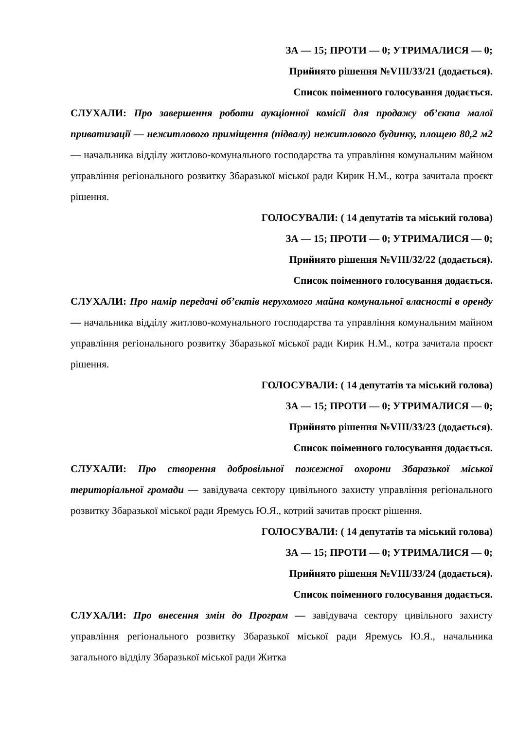ЗА — 15; ПРОТИ — 0; УТРИМАЛИСЯ — 0;
Прийнято рішення №VIII/33/21 (додається).
Список поіменного голосування додається.
СЛУХАЛИ: Про завершення роботи аукціонної комісії для продажу об’єкта малої приватизації — нежитлового приміщення (підвалу) нежитлового будинку, площею 80,2 м2 — начальника відділу житлово-комунального господарства та управління комунальним майном управління регіонального розвитку Збаразької міської ради Кирик Н.М., котра зачитала проєкт рішення.
ГОЛОСУВАЛИ: ( 14 депутатів та міський голова)
ЗА — 15; ПРОТИ — 0; УТРИМАЛИСЯ — 0;
Прийнято рішення №VIII/32/22 (додається).
Список поіменного голосування додається.
СЛУХАЛИ: Про намір передачі об’єктів нерухомого майна комунальної власності в оренду — начальника відділу житлово-комунального господарства та управління комунальним майном управління регіонального розвитку Збаразької міської ради Кирик Н.М., котра зачитала проєкт рішення.
ГОЛОСУВАЛИ: ( 14 депутатів та міський голова)
ЗА — 15; ПРОТИ — 0; УТРИМАЛИСЯ — 0;
Прийнято рішення №VIII/33/23 (додається).
Список поіменного голосування додається.
СЛУХАЛИ: Про створення добровільної пожежної охорони Збаразької міської територіальної громади — завідувача сектору цивільного захисту управління регіонального розвитку Збаразької міської ради Яремусь Ю.Я., котрий зачитав проєкт рішення.
ГОЛОСУВАЛИ: ( 14 депутатів та міський голова)
ЗА — 15; ПРОТИ — 0; УТРИМАЛИСЯ — 0;
Прийнято рішення №VIII/33/24 (додається).
Список поіменного голосування додається.
СЛУХАЛИ: Про внесення змін до Програм — завідувача сектору цивільного захисту управління регіонального розвитку Збаразької міської ради Яремусь Ю.Я., начальника загального відділу Збаразької міської ради Житка